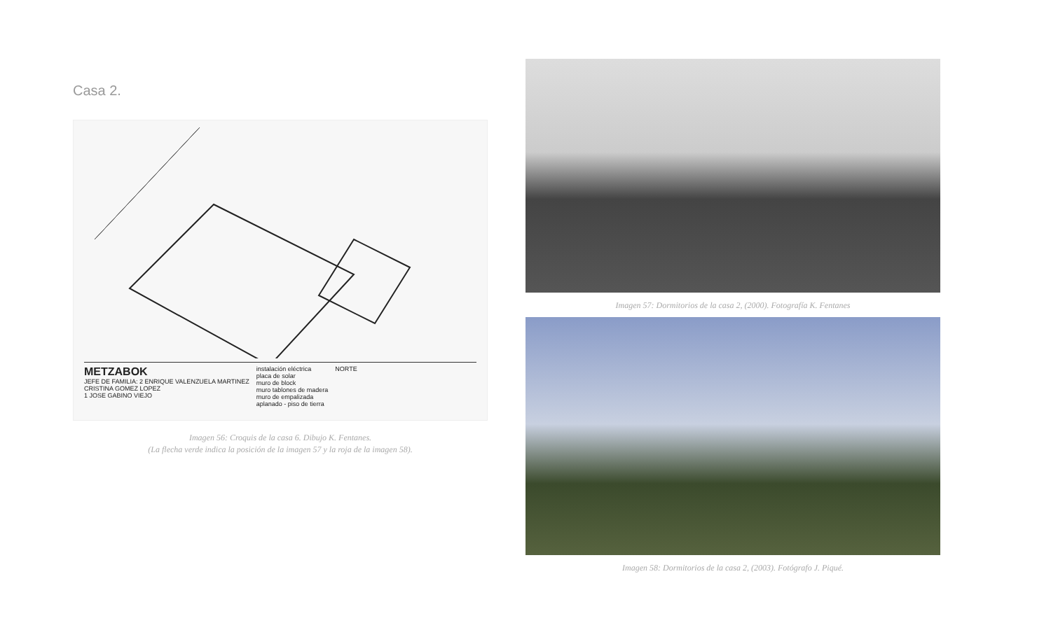Casa 2.
METZABOK
JEFE DE FAMILIA: 2 ENRIQUE VALENZUELA MARTINEZ
CRISTINA GOMEZ LOPEZ
1 JOSE GABINO VIEJO
instalación eléctrica
placa de solar
muro de block
muro tablones de madera
muro de empalizada
aplanado - piso de tierra
NORTE
Imagen 56: Croquis de la casa 6. Dibujo K. Fentanes.
(La flecha verde indica la posición de la imagen 57 y la roja de la imagen 58).
Imagen 57: Dormitorios de la casa 2, (2000). Fotografía K. Fentanes
Imagen 58: Dormitorios de la casa 2, (2003). Fotógrafo J. Piqué.